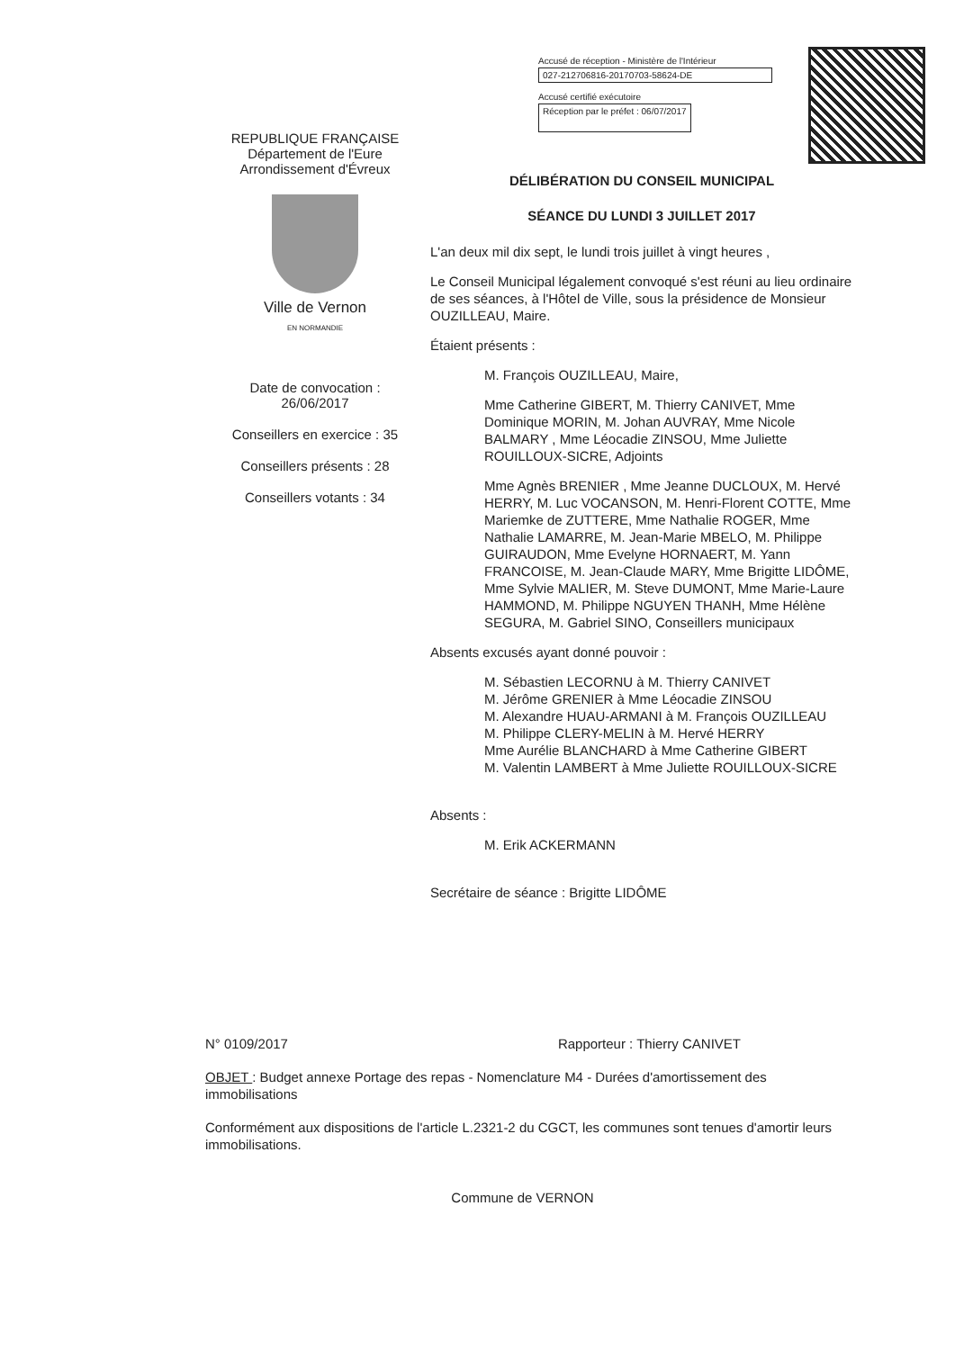Accusé de réception - Ministère de l'Intérieur
027-212706816-20170703-58624-DE
Accusé certifié exécutoire
Réception par le préfet : 06/07/2017
REPUBLIQUE FRANÇAISE
Département de l'Eure
Arrondissement d'Évreux
Ville de Vernon
EN NORMANDIE
Date de convocation :
26/06/2017
Conseillers en exercice : 35
Conseillers présents : 28
Conseillers votants : 34
DÉLIBÉRATION DU CONSEIL MUNICIPAL
SÉANCE DU LUNDI 3 JUILLET 2017
L'an deux mil dix sept, le lundi trois juillet à vingt heures ,
Le Conseil Municipal légalement convoqué s'est réuni au lieu ordinaire de ses séances, à l'Hôtel de Ville, sous la présidence de Monsieur OUZILLEAU, Maire.
Étaient présents :
M. François OUZILLEAU, Maire,
Mme Catherine GIBERT, M. Thierry CANIVET, Mme Dominique MORIN, M. Johan AUVRAY, Mme Nicole BALMARY , Mme Léocadie ZINSOU, Mme Juliette ROUILLOUX-SICRE, Adjoints
Mme Agnès BRENIER , Mme Jeanne DUCLOUX, M. Hervé HERRY, M. Luc VOCANSON, M. Henri-Florent COTTE, Mme Mariemke de ZUTTERE, Mme Nathalie ROGER, Mme Nathalie LAMARRE, M. Jean-Marie MBELO, M. Philippe GUIRAUDON, Mme Evelyne HORNAERT, M. Yann FRANCOISE, M. Jean-Claude MARY, Mme Brigitte LIDÔME, Mme Sylvie MALIER, M. Steve DUMONT, Mme Marie-Laure HAMMOND, M. Philippe NGUYEN THANH, Mme Hélène SEGURA, M. Gabriel SINO, Conseillers municipaux
Absents excusés ayant donné pouvoir :
M. Sébastien LECORNU à M. Thierry CANIVET
M. Jérôme GRENIER à Mme Léocadie ZINSOU
M. Alexandre HUAU-ARMANI à M. François OUZILLEAU
M. Philippe CLERY-MELIN à M. Hervé HERRY
Mme Aurélie BLANCHARD à Mme Catherine GIBERT
M. Valentin LAMBERT à Mme Juliette ROUILLOUX-SICRE
Absents :
M. Erik ACKERMANN
Secrétaire de séance : Brigitte LIDÔME
N° 0109/2017 Rapporteur : Thierry CANIVET
OBJET : Budget annexe Portage des repas - Nomenclature M4 - Durées d'amortissement des immobilisations
Conformément aux dispositions de l'article L.2321-2 du CGCT, les communes sont tenues d'amortir leurs immobilisations.
Commune de VERNON